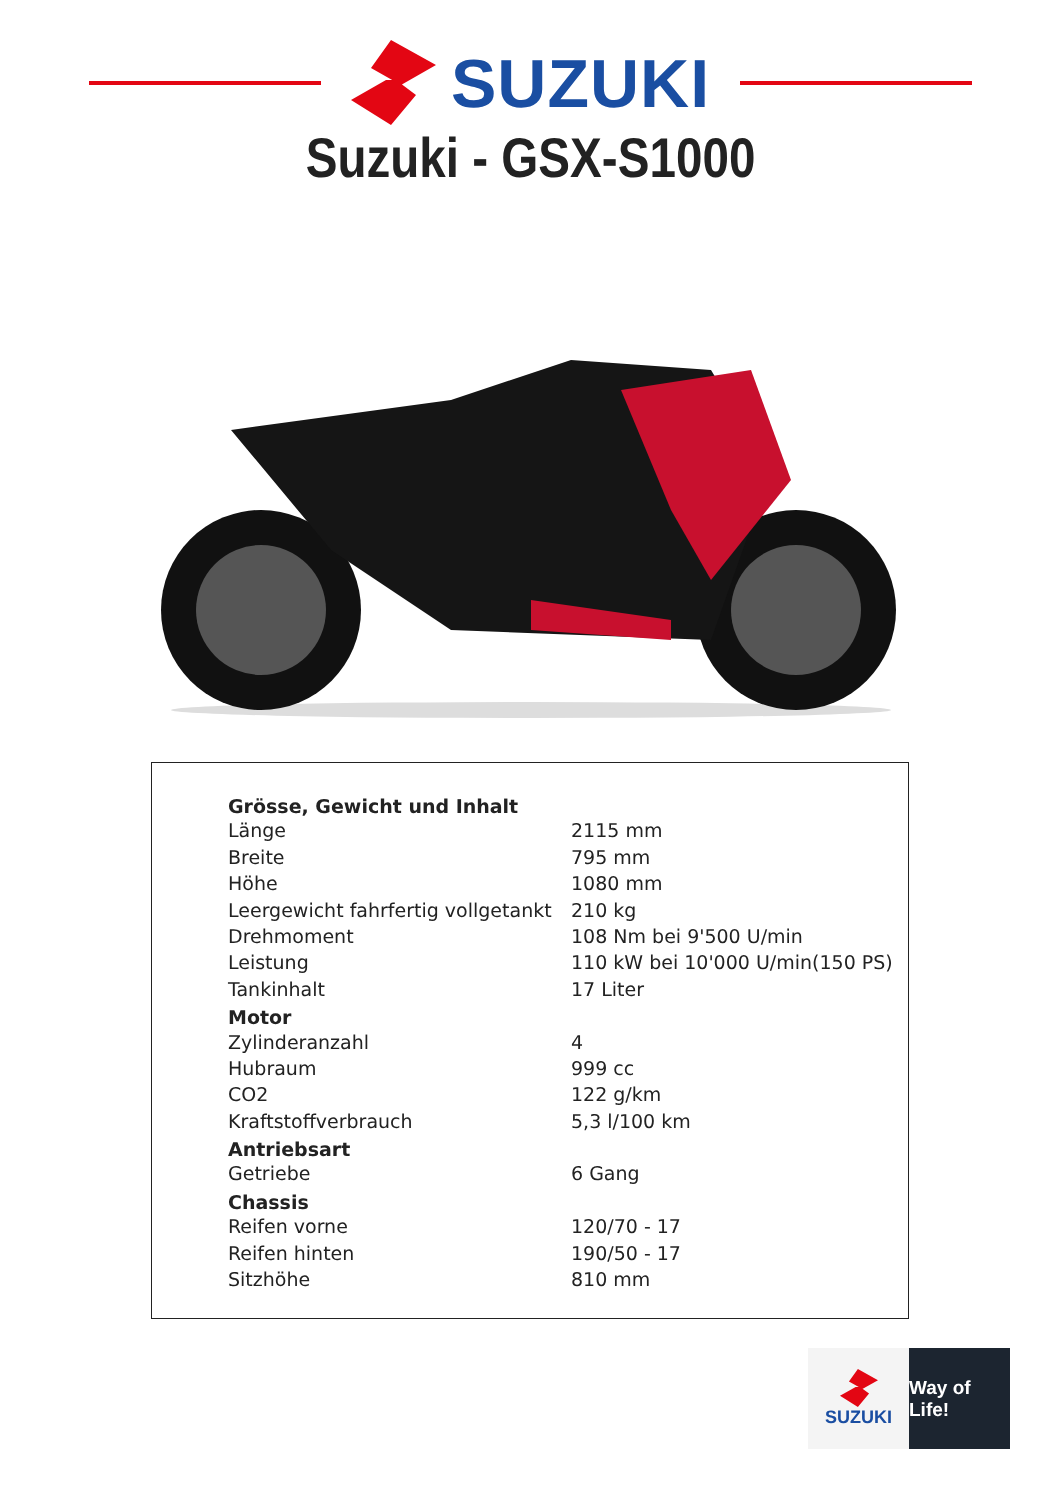SUZUKI
Suzuki - GSX-S1000
| Grösse, Gewicht und Inhalt | |
| --- | --- |
| Länge | 2115 mm |
| Breite | 795 mm |
| Höhe | 1080 mm |
| Leergewicht fahrfertig vollgetankt | 210 kg |
| Drehmoment | 108 Nm bei 9'500 U/min |
| Leistung | 110 kW bei 10'000 U/min(150 PS) |
| Tankinhalt | 17 Liter |
| Motor | |
| Zylinderanzahl | 4 |
| Hubraum | 999 cc |
| CO2 | 122 g/km |
| Kraftstoffverbrauch | 5,3 l/100 km |
| Antriebsart | |
| Getriebe | 6 Gang |
| Chassis | |
| Reifen vorne | 120/70 - 17 |
| Reifen hinten | 190/50 - 17 |
| Sitzhöhe | 810 mm |
SUZUKI Way of Life!